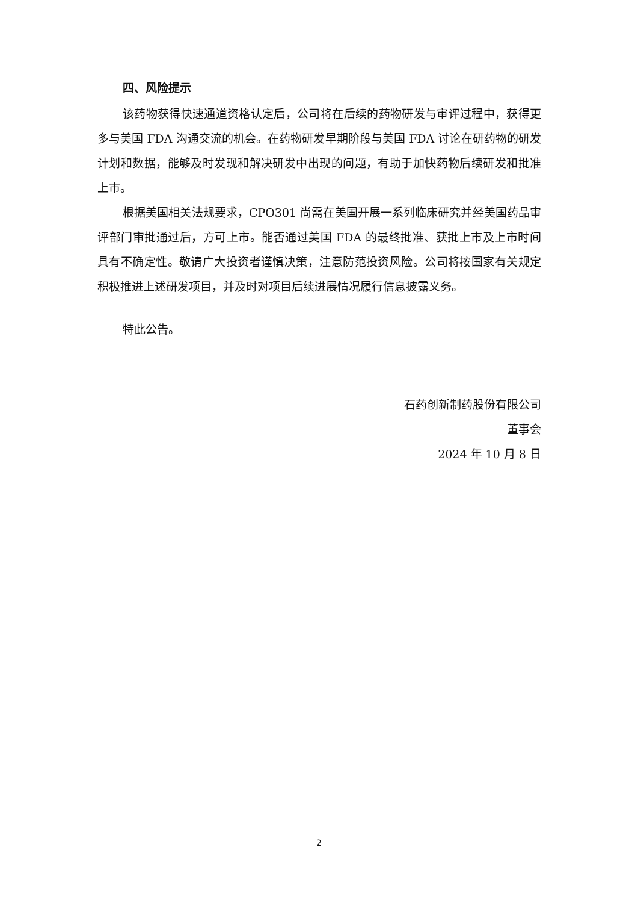四、风险提示
该药物获得快速通道资格认定后，公司将在后续的药物研发与审评过程中，获得更多与美国 FDA 沟通交流的机会。在药物研发早期阶段与美国 FDA 讨论在研药物的研发计划和数据，能够及时发现和解决研发中出现的问题，有助于加快药物后续研发和批准上市。
根据美国相关法规要求，CPO301 尚需在美国开展一系列临床研究并经美国药品审评部门审批通过后，方可上市。能否通过美国 FDA 的最终批准、获批上市及上市时间具有不确定性。敬请广大投资者谨慎决策，注意防范投资风险。公司将按国家有关规定积极推进上述研发项目，并及时对项目后续进展情况履行信息披露义务。
特此公告。
石药创新制药股份有限公司
董事会
2024 年 10 月 8 日
2